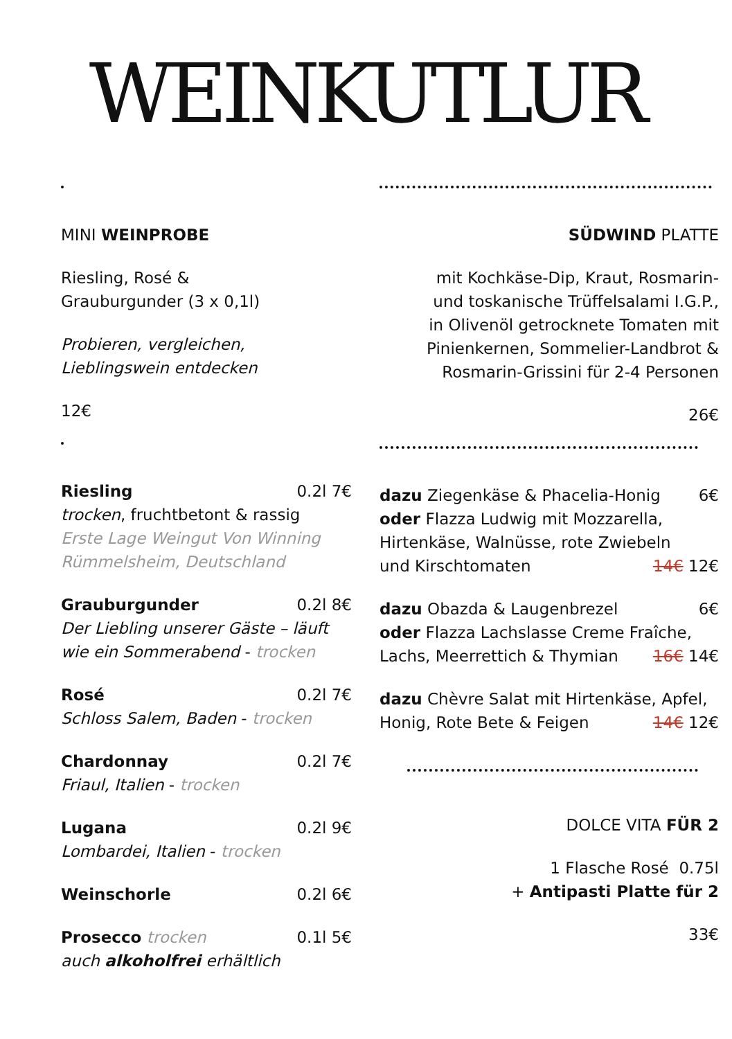WEINKUTLUR
MINI WEINPROBE
Riesling, Rosé &
Grauburgunder (3 x 0,1l)
Probieren, vergleichen,
Lieblingswein entdecken
12€
Riesling 0.2l 7€
trocken, fruchtbetont & rassig
Erste Lage Weingut Von Winning
Rümmelsheim, Deutschland
Grauburgunder 0.2l 8€
Der Liebling unserer Gäste – läuft
wie ein Sommerabend - trocken
Rosé 0.2l 7€
Schloss Salem, Baden - trocken
Chardonnay 0.2l 7€
Friaul, Italien - trocken
Lugana 0.2l 9€
Lombardei, Italien - trocken
Weinschorle 0.2l 6€
Prosecco trocken 0.1l 5€
auch alkoholfrei erhältlich
SÜDWIND PLATTE
mit Kochkäse-Dip, Kraut, Rosmarin-
und toskanische Trüffelsalami I.G.P.,
in Olivenöl getrocknete Tomaten mit
Pinienkernen, Sommelier-Landbrot &
Rosmarin-Grissini für 2-4 Personen
26€
dazu Ziegenkäse & Phacelia-Honig 6€
oder Flazza Ludwig mit Mozzarella,
Hirtenkäse, Walnüsse, rote Zwiebeln
und Kirschtomaten 14€ 12€
dazu Obazda & Laugenbrezel 6€
oder Flazza Lachslasse Creme Fraîche,
Lachs, Meerrettich & Thymian 16€ 14€
dazu Chèvre Salat mit Hirtenkäse, Apfel,
Honig, Rote Bete & Feigen 14€ 12€
DOLCE VITA FÜR 2
1 Flasche Rosé 0.75l
+ Antipasti Platte für 2
33€